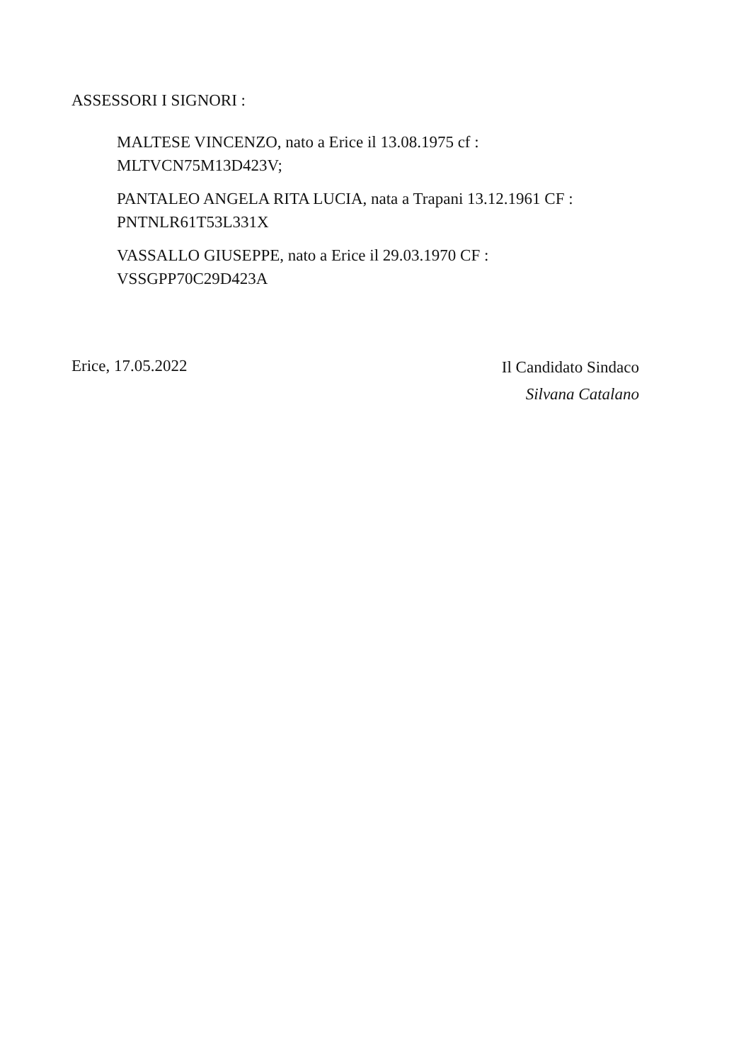ASSESSORI I SIGNORI :
MALTESE VINCENZO, nato a Erice il 13.08.1975 cf :
MLTVCN75M13D423V;
PANTALEO ANGELA RITA LUCIA, nata a Trapani 13.12.1961 CF :
PNTNLR61T53L331X
VASSALLO GIUSEPPE, nato a Erice il 29.03.1970 CF :
VSSGPP70C29D423A
Erice, 17.05.2022
Il Candidato Sindaco
Silvana Catalano